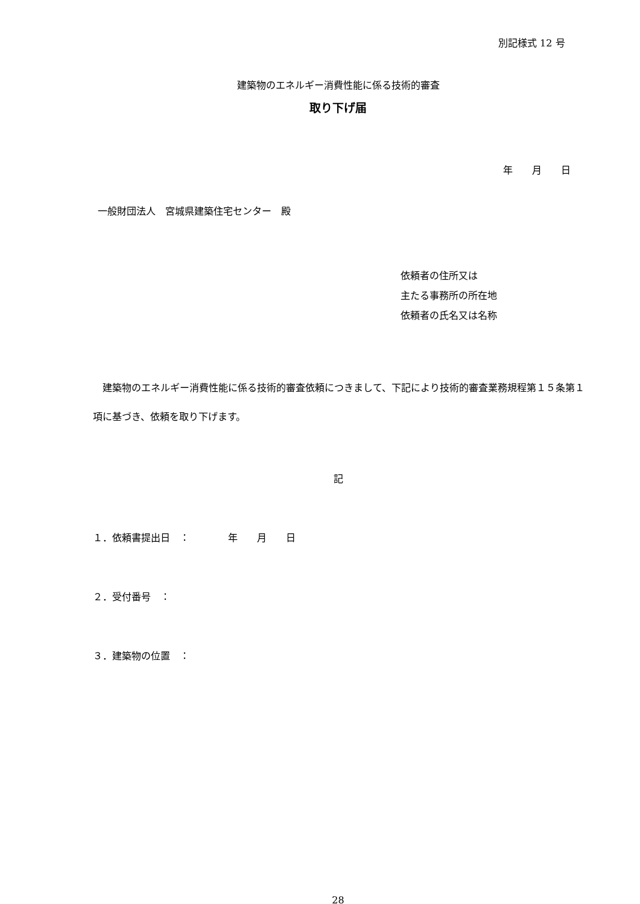別記様式 12 号
建築物のエネルギー消費性能に係る技術的審査
取り下げ届
年　　月　　日
一般財団法人　宮城県建築住宅センター　殿
依頼者の住所又は
主たる事務所の所在地
依頼者の氏名又は名称
　建築物のエネルギー消費性能に係る技術的審査依頼につきまして、下記により技術的審査業務規程第１５条第１項に基づき、依頼を取り下げます。
記
１．依頼書提出日　：　　　　年　　月　　日
２．受付番号　：
３．建築物の位置　：
28